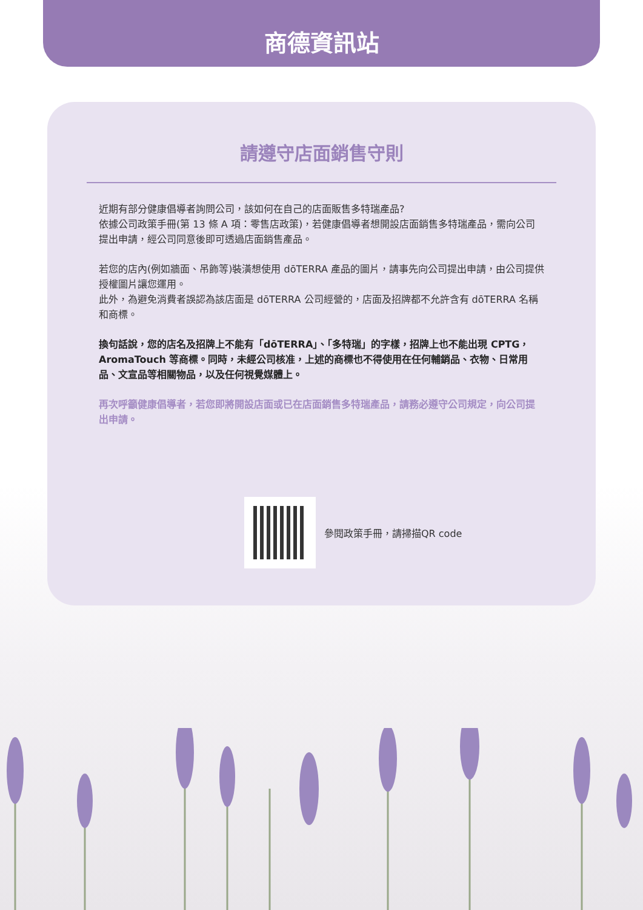商德資訊站
請遵守店面銷售守則
近期有部分健康倡導者詢問公司，該如何在自己的店面販售多特瑞產品?
依據公司政策手冊(第 13 條 A 項：零售店政策)，若健康倡導者想開設店面銷售多特瑞產品，需向公司提出申請，經公司同意後即可透過店面銷售產品。
若您的店內(例如牆面、吊飾等)裝潢想使用 dōTERRA 產品的圖片，請事先向公司提出申請，由公司提供授權圖片讓您運用。
此外，為避免消費者誤認為該店面是 dōTERRA 公司經營的，店面及招牌都不允許含有 dōTERRA 名稱和商標。
換句話說，您的店名及招牌上不能有「dōTERRA」、「多特瑞」的字樣，招牌上也不能出現 CPTG，AromaTouch 等商標。同時，未經公司核准，上述的商標也不得使用在任何輔銷品、衣物、日常用品、文宣品等相關物品，以及任何視覺媒體上。
再次呼籲健康倡導者，若您即將開設店面或已在店面銷售多特瑞產品，請務必遵守公司規定，向公司提出申請。
參閱政策手冊，請掃描QR code